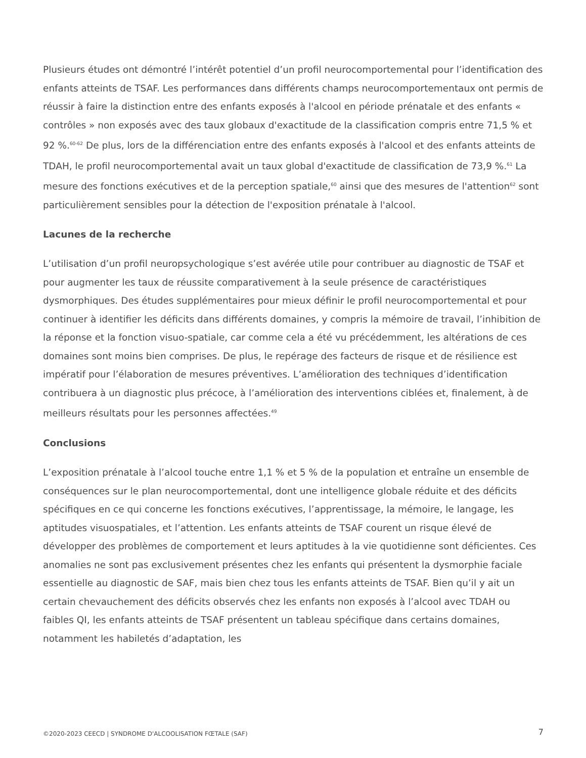Plusieurs études ont démontré l’intérêt potentiel d’un profil neurocomportemental pour l’identification des enfants atteints de TSAF. Les performances dans différents champs neurocomportementaux ont permis de réussir à faire la distinction entre des enfants exposés à l'alcool en période prénatale et des enfants « contrôles » non exposés avec des taux globaux d'exactitude de la classification compris entre 71,5 % et 92 %.<sup>60-62</sup> De plus, lors de la différenciation entre des enfants exposés à l'alcool et des enfants atteints de TDAH, le profil neurocomportemental avait un taux global d'exactitude de classification de 73,9 %.<sup>61</sup> La mesure des fonctions exécutives et de la perception spatiale,<sup>60</sup> ainsi que des mesures de l'attention<sup>62</sup> sont particulièrement sensibles pour la détection de l'exposition prénatale à l'alcool.
Lacunes de la recherche
L’utilisation d’un profil neuropsychologique s’est avérée utile pour contribuer au diagnostic de TSAF et pour augmenter les taux de réussite comparativement à la seule présence de caractéristiques dysmorphiques. Des études supplémentaires pour mieux définir le profil neurocomportemental et pour continuer à identifier les déficits dans différents domaines, y compris la mémoire de travail, l’inhibition de la réponse et la fonction visuo-spatiale, car comme cela a été vu précédemment, les altérations de ces domaines sont moins bien comprises. De plus, le repérage des facteurs de risque et de résilience est impératif pour l’élaboration de mesures préventives. L’amélioration des techniques d’identification contribuera à un diagnostic plus précoce, à l’amélioration des interventions ciblées et, finalement, à de meilleurs résultats pour les personnes affectées.<sup>49</sup>
Conclusions
L’exposition prénatale à l’alcool touche entre 1,1 % et 5 % de la population et entraîne un ensemble de conséquences sur le plan neurocomportemental, dont une intelligence globale réduite et des déficits spécifiques en ce qui concerne les fonctions exécutives, l’apprentissage, la mémoire, le langage, les aptitudes visuospatiales, et l’attention. Les enfants atteints de TSAF courent un risque élevé de développer des problèmes de comportement et leurs aptitudes à la vie quotidienne sont déficientes. Ces anomalies ne sont pas exclusivement présentes chez les enfants qui présentent la dysmorphie faciale essentielle au diagnostic de SAF, mais bien chez tous les enfants atteints de TSAF. Bien qu’il y ait un certain chevauchement des déficits observés chez les enfants non exposés à l’alcool avec TDAH ou faibles QI, les enfants atteints de TSAF présentent un tableau spécifique dans certains domaines, notamment les habiletés d’adaptation, les
©2020-2023 CEECD | SYNDROME D'ALCOOLISATION FŒTALE (SAF) 7